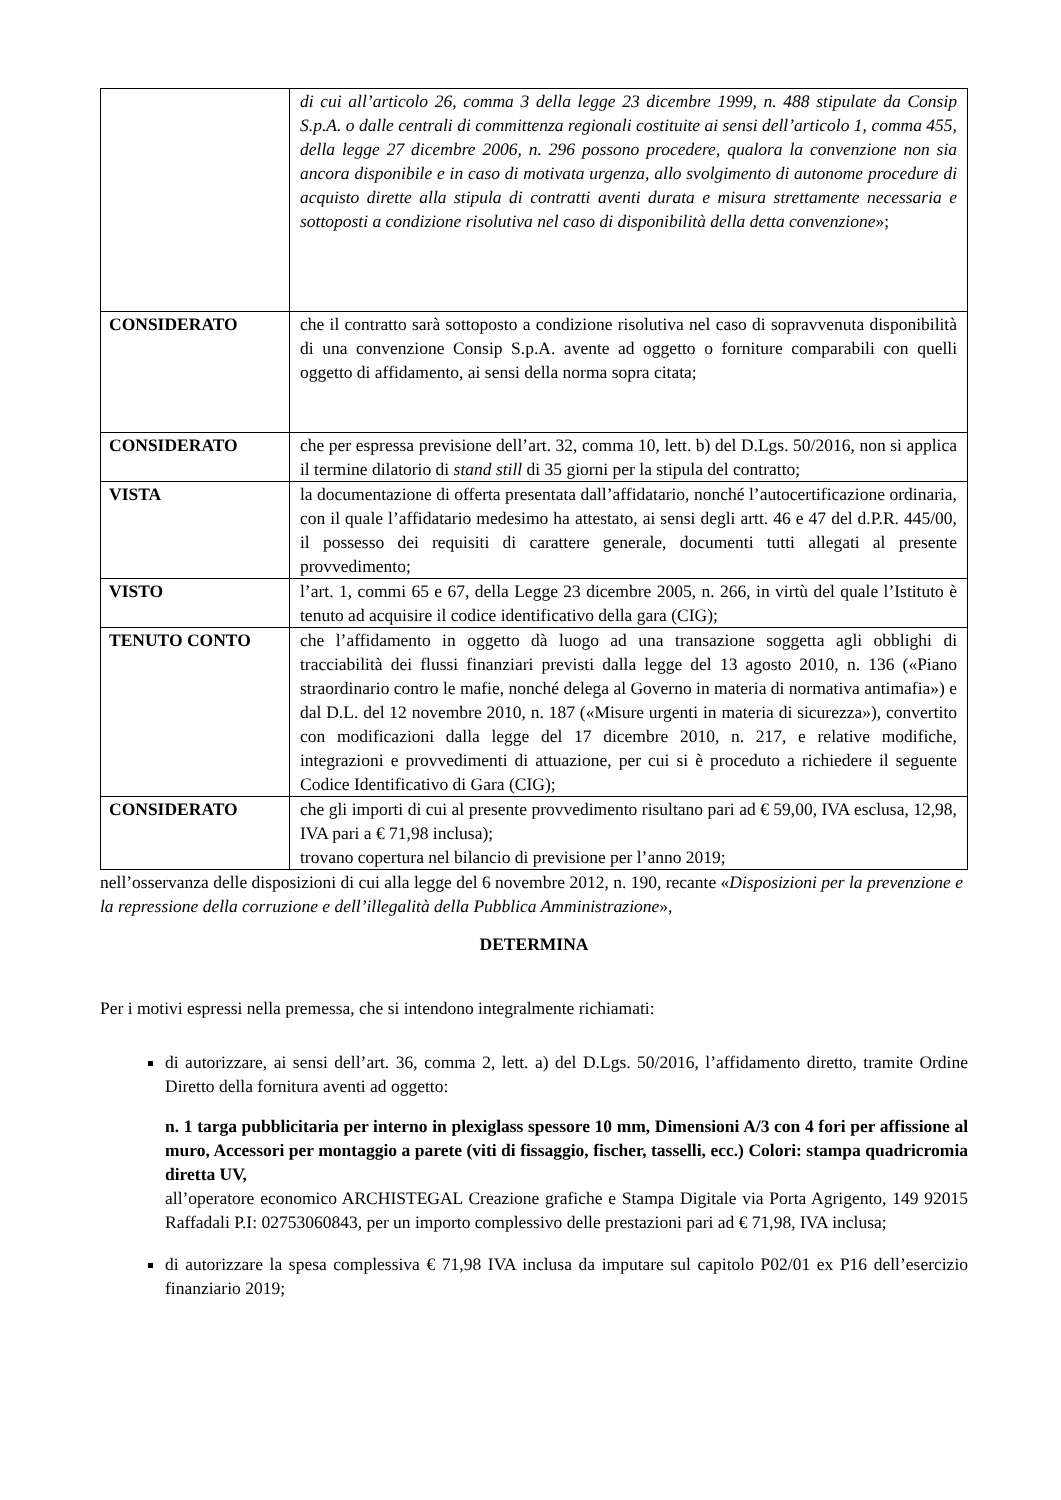| | di cui all’articolo 26, comma 3 della legge 23 dicembre 1999, n. 488 stipulate da Consip S.p.A. o dalle centrali di committenza regionali costituite ai sensi dell’articolo 1, comma 455, della legge 27 dicembre 2006, n. 296 possono procedere, qualora la convenzione non sia ancora disponibile e in caso di motivata urgenza, allo svolgimento di autonome procedure di acquisto dirette alla stipula di contratti aventi durata e misura strettamente necessaria e sottoposti a condizione risolutiva nel caso di disponibilità della detta convenzione »; |
| CONSIDERATO | che il contratto sarà sottoposto a condizione risolutiva nel caso di sopravvenuta disponibilità di una convenzione Consip S.p.A. avente ad oggetto o forniture comparabili con quelli oggetto di affidamento, ai sensi della norma sopra citata; |
| CONSIDERATO | che per espressa previsione dell’art. 32, comma 10, lett. b) del D.Lgs. 50/2016, non si applica il termine dilatorio di stand still di 35 giorni per la stipula del contratto; |
| VISTA | la documentazione di offerta presentata dall’affidatario, nonché l’autocertificazione ordinaria, con il quale l’affidatario medesimo ha attestato, ai sensi degli artt. 46 e 47 del d.P.R. 445/00, il possesso dei requisiti di carattere generale, documenti tutti allegati al presente provvedimento; |
| VISTO | l’art. 1, commi 65 e 67, della Legge 23 dicembre 2005, n. 266, in virtù del quale l’Istituto è tenuto ad acquisire il codice identificativo della gara (CIG); |
| TENUTO CONTO | che l’affidamento in oggetto dà luogo ad una transazione soggetta agli obblighi di tracciabilità dei flussi finanziari previsti dalla legge del 13 agosto 2010, n. 136 («Piano straordinario contro le mafie, nonché delega al Governo in materia di normativa antimafia») e dal D.L. del 12 novembre 2010, n. 187 («Misure urgenti in materia di sicurezza»), convertito con modificazioni dalla legge del 17 dicembre 2010, n. 217, e relative modifiche, integrazioni e provvedimenti di attuazione, per cui si è proceduto a richiedere il seguente Codice Identificativo di Gara (CIG); |
| CONSIDERATO | che gli importi di cui al presente provvedimento risultano pari ad € 59,00, IVA esclusa, 12,98, IVA pari a € 71,98 inclusa); trovano copertura nel bilancio di previsione per l’anno 2019; |
nell’osservanza delle disposizioni di cui alla legge del 6 novembre 2012, n. 190, recante «Disposizioni per la prevenzione e la repressione della corruzione e dell’illegalità della Pubblica Amministrazione»,
DETERMINA
Per i motivi espressi nella premessa, che si intendono integralmente richiamati:
di autorizzare, ai sensi dell’art. 36, comma 2, lett. a) del D.Lgs. 50/2016, l’affidamento diretto, tramite Ordine Diretto della fornitura aventi ad oggetto:
n. 1 targa pubblicitaria per interno in plexiglass spessore 10 mm, Dimensioni A/3 con 4 fori per affissione al muro, Accessori per montaggio a parete (viti di fissaggio, fischer, tasselli, ecc.) Colori: stampa quadricromia diretta UV,
all’operatore economico ARCHISTEGAL Creazione grafiche e Stampa Digitale via Porta Agrigento, 149 92015 Raffadali P.I: 02753060843, per un importo complessivo delle prestazioni pari ad € 71,98, IVA inclusa;
di autorizzare la spesa complessiva € 71,98 IVA inclusa da imputare sul capitolo P02/01 ex P16 dell’esercizio finanziario 2019;